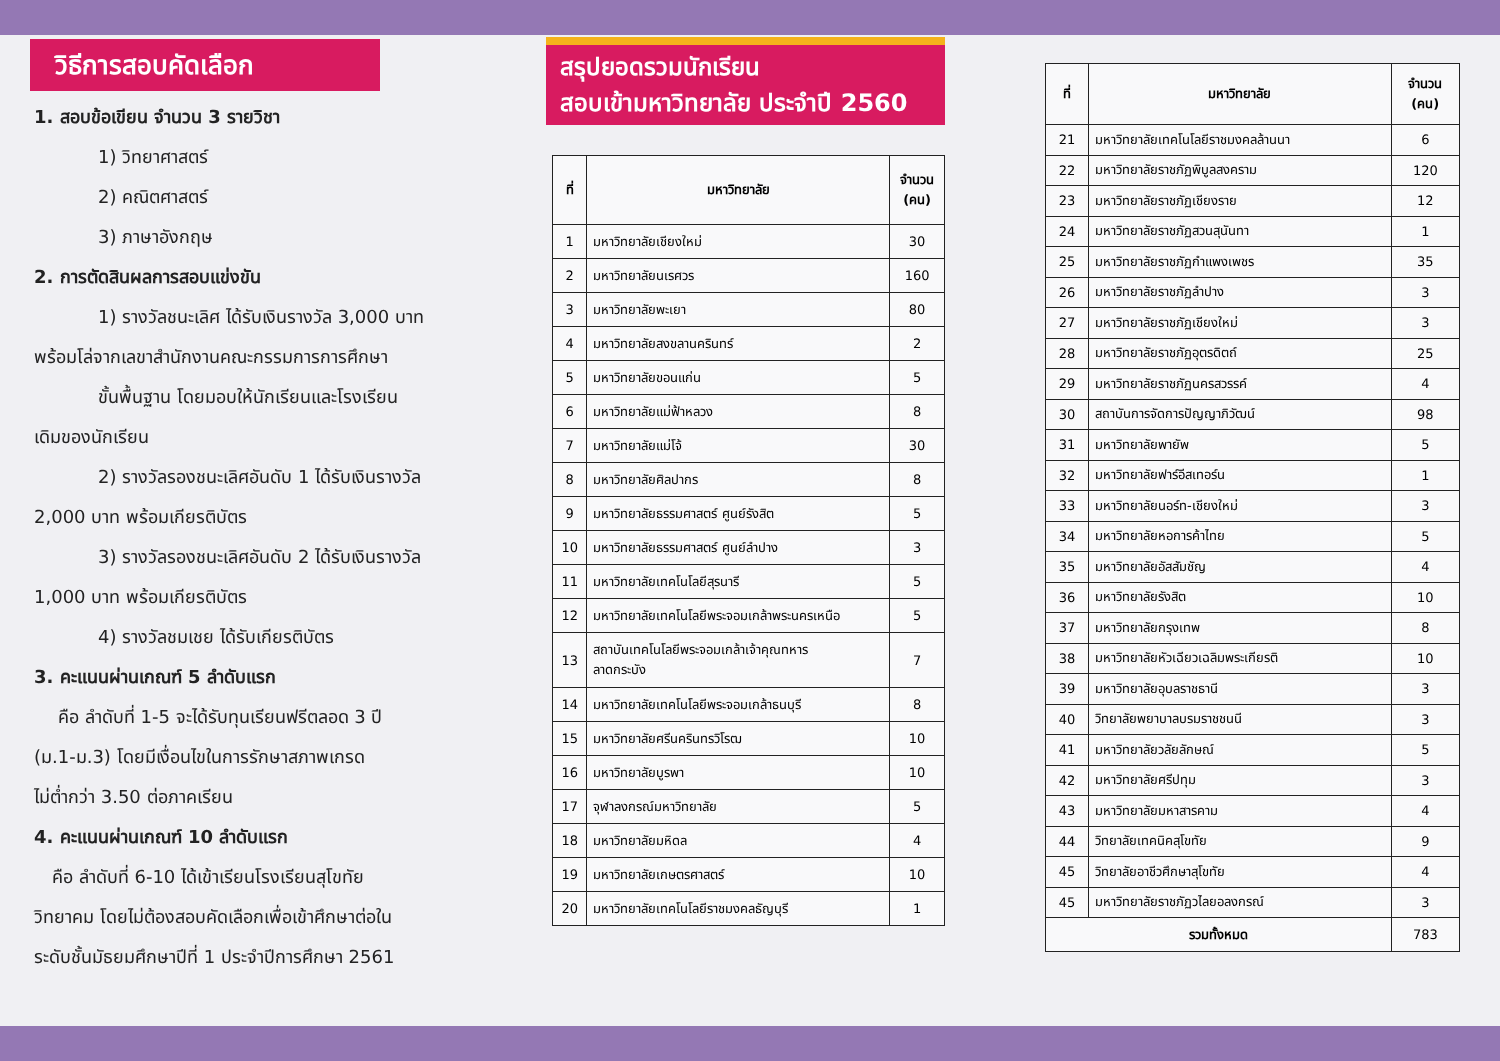วิธีการสอบคัดเลือก
1. สอบข้อเขียน จำนวน 3 รายวิชา
1) วิทยาศาสตร์
2) คณิตศาสตร์
3) ภาษาอังกฤษ
2. การตัดสินผลการสอบแข่งขัน
1) รางวัลชนะเลิศ ได้รับเงินรางวัล 3,000 บาท
พร้อมโล่จากเลขาสำนักงานคณะกรรมการการศึกษา
ขั้นพื้นฐาน โดยมอบให้นักเรียนและโรงเรียน
เดิมของนักเรียน
2) รางวัลรองชนะเลิศอันดับ 1 ได้รับเงินรางวัล
2,000 บาท พร้อมเกียรติบัตร
3) รางวัลรองชนะเลิศอันดับ 2 ได้รับเงินรางวัล
1,000 บาท พร้อมเกียรติบัตร
4) รางวัลชมเชย ได้รับเกียรติบัตร
3. คะแนนผ่านเกณฑ์ 5 ลำดับแรก
คือ ลำดับที่ 1-5 จะได้รับทุนเรียนฟรีตลอด 3 ปี
(ม.1-ม.3) โดยมีเงื่อนไขในการรักษาสภาพเกรด
ไม่ต่ำกว่า 3.50 ต่อภาคเรียน
4. คะแนนผ่านเกณฑ์ 10 ลำดับแรก
คือ ลำดับที่ 6-10 ได้เข้าเรียนโรงเรียนสุโขทัย
วิทยาคม โดยไม่ต้องสอบคัดเลือกเพื่อเข้าศึกษาต่อใน
ระดับชั้นมัธยมศึกษาปีที่ 1 ประจำปีการศึกษา 2561
สรุปยอดรวมนักเรียน
สอบเข้ามหาวิทยาลัย ประจำปี 2560
| ที่ | มหาวิทยาลัย | จำนวน (คน) |
| --- | --- | --- |
| 1 | มหาวิทยาลัยเชียงใหม่ | 30 |
| 2 | มหาวิทยาลัยนเรศวร | 160 |
| 3 | มหาวิทยาลัยพะเยา | 80 |
| 4 | มหาวิทยาลัยสงขลานครินทร์ | 2 |
| 5 | มหาวิทยาลัยขอนแก่น | 5 |
| 6 | มหาวิทยาลัยแม่ฟ้าหลวง | 8 |
| 7 | มหาวิทยาลัยแม่โจ้ | 30 |
| 8 | มหาวิทยาลัยศิลปากร | 8 |
| 9 | มหาวิทยาลัยธรรมศาสตร์ ศูนย์รังสิต | 5 |
| 10 | มหาวิทยาลัยธรรมศาสตร์ ศูนย์ลำปาง | 3 |
| 11 | มหาวิทยาลัยเทคโนโลยีสุรนารี | 5 |
| 12 | มหาวิทยาลัยเทคโนโลยีพระจอมเกล้าพระนครเหนือ | 5 |
| 13 | สถาบันเทคโนโลยีพระจอมเกล้าเจ้าคุณทหาร ลาดกระบัง | 7 |
| 14 | มหาวิทยาลัยเทคโนโลยีพระจอมเกล้าธนบุรี | 8 |
| 15 | มหาวิทยาลัยศรีนครินทรวิโรฒ | 10 |
| 16 | มหาวิทยาลัยบูรพา | 10 |
| 17 | จุฬาลงกรณ์มหาวิทยาลัย | 5 |
| 18 | มหาวิทยาลัยมหิดล | 4 |
| 19 | มหาวิทยาลัยเกษตรศาสตร์ | 10 |
| 20 | มหาวิทยาลัยเทคโนโลยีราชมงคลธัญบุรี | 1 |
| ที่ | มหาวิทยาลัย | จำนวน (คน) |
| --- | --- | --- |
| 21 | มหาวิทยาลัยเทคโนโลยีราชมงคลล้านนา | 6 |
| 22 | มหาวิทยาลัยราชภัฏพิบูลสงคราม | 120 |
| 23 | มหาวิทยาลัยราชภัฏเชียงราย | 12 |
| 24 | มหาวิทยาลัยราชภัฏสวนสุนันทา | 1 |
| 25 | มหาวิทยาลัยราชภัฏกำแพงเพชร | 35 |
| 26 | มหาวิทยาลัยราชภัฏลำปาง | 3 |
| 27 | มหาวิทยาลัยราชภัฏเชียงใหม่ | 3 |
| 28 | มหาวิทยาลัยราชภัฏอุตรดิตถ์ | 25 |
| 29 | มหาวิทยาลัยราชภัฏนครสวรรค์ | 4 |
| 30 | สถาบันการจัดการปัญญาภิวัฒน์ | 98 |
| 31 | มหาวิทยาลัยพายัพ | 5 |
| 32 | มหาวิทยาลัยฟาร์อีสเทอร์น | 1 |
| 33 | มหาวิทยาลัยนอร์ท-เชียงใหม่ | 3 |
| 34 | มหาวิทยาลัยหอการค้าไทย | 5 |
| 35 | มหาวิทยาลัยอัสสัมชัญ | 4 |
| 36 | มหาวิทยาลัยรังสิต | 10 |
| 37 | มหาวิทยาลัยกรุงเทพ | 8 |
| 38 | มหาวิทยาลัยหัวเฉียวเฉลิมพระเกียรติ | 10 |
| 39 | มหาวิทยาลัยอุบลราชธานี | 3 |
| 40 | วิทยาลัยพยาบาลบรมราชชนนี | 3 |
| 41 | มหาวิทยาลัยวลัยลักษณ์ | 5 |
| 42 | มหาวิทยาลัยศรีปทุม | 3 |
| 43 | มหาวิทยาลัยมหาสารคาม | 4 |
| 44 | วิทยาลัยเทคนิคสุโขทัย | 9 |
| 45 | วิทยาลัยอาชีวศึกษาสุโขทัย | 4 |
| 45 | มหาวิทยาลัยราชภัฏวไลยอลงกรณ์ | 3 |
| รวมทั้งหมด | | 783 |